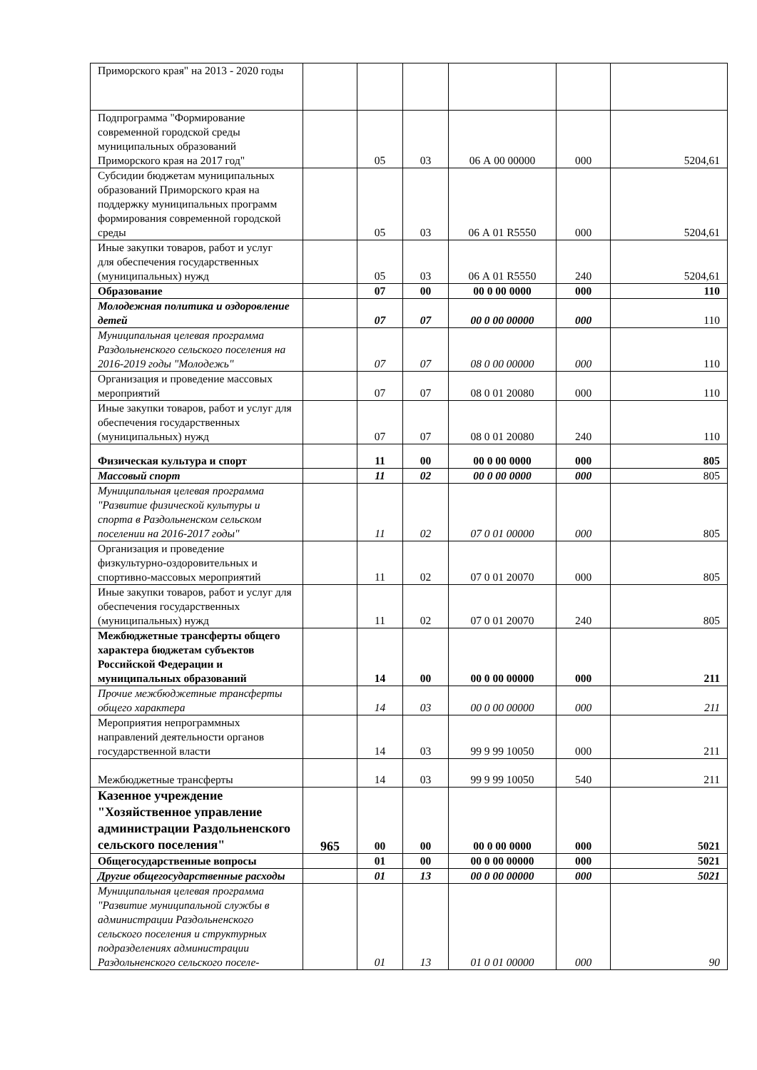| Приморского края" на 2013 - 2020 годы | | | | | | |
| Подпрограмма "Формирование современной городской среды муниципальных образований Приморского края на 2017 год" | | 05 | 03 | 06 А 00 00000 | 000 | 5204,61 |
| Субсидии бюджетам муниципальных образований Приморского края на поддержку муниципальных программ формирования современной городской среды | | 05 | 03 | 06 А 01 R5550 | 000 | 5204,61 |
| Иные закупки товаров, работ и услуг для обеспечения государственных (муниципальных) нужд | | 05 | 03 | 06 А 01 R5550 | 240 | 5204,61 |
| Образование | | 07 | 00 | 00 0 00 0000 | 000 | 110 |
| Молодежная политика и оздоровление детей | | 07 | 07 | 00 0 00 00000 | 000 | 110 |
| Муниципальная целевая программа Раздольненского сельского поселения на 2016-2019 годы "Молодежь" | | 07 | 07 | 08 0 00 00000 | 000 | 110 |
| Организация и проведение массовых мероприятий | | 07 | 07 | 08 0 01 20080 | 000 | 110 |
| Иные закупки товаров, работ и услуг для обеспечения государственных (муниципальных) нужд | | 07 | 07 | 08 0 01 20080 | 240 | 110 |
| Физическая культура и спорт | | 11 | 00 | 00 0 00 0000 | 000 | 805 |
| Массовый спорт | | 11 | 02 | 00 0 00 0000 | 000 | 805 |
| Муниципальная целевая программа "Развитие физической культуры и спорта в Раздольненском сельском поселении на 2016-2017 годы" | | 11 | 02 | 07 0 01 00000 | 000 | 805 |
| Организация и проведение физкультурно-оздоровительных и спортивно-массовых мероприятий | | 11 | 02 | 07 0 01 20070 | 000 | 805 |
| Иные закупки товаров, работ и услуг для обеспечения государственных (муниципальных) нужд | | 11 | 02 | 07 0 01 20070 | 240 | 805 |
| Межбюджетные трансферты общего характера бюджетам субъектов Российской Федерации и муниципальных образований | | 14 | 00 | 00 0 00 00000 | 000 | 211 |
| Прочие межбюджетные трансферты общего характера | | 14 | 03 | 00 0 00 00000 | 000 | 211 |
| Мероприятия непрограммных направлений деятельности органов государственной власти | | 14 | 03 | 99 9 99 10050 | 000 | 211 |
| Межбюджетные трансферты | | 14 | 03 | 99 9 99 10050 | 540 | 211 |
| Казенное учреждение "Хозяйственное управление администрации Раздольненского сельского поселения" | 965 | 00 | 00 | 00 0 00 0000 | 000 | 5021 |
| Общегосударственные вопросы | | 01 | 00 | 00 0 00 00000 | 000 | 5021 |
| Другие общегосударственные расходы | | 01 | 13 | 00 0 00 00000 | 000 | 5021 |
| Муниципальная целевая программа "Развитие муниципальной службы в администрации Раздольненского сельского поселения и структурных подразделениях администрации Раздольненского сельского поселе- | | 01 | 13 | 01 0 01 00000 | 000 | 90 |